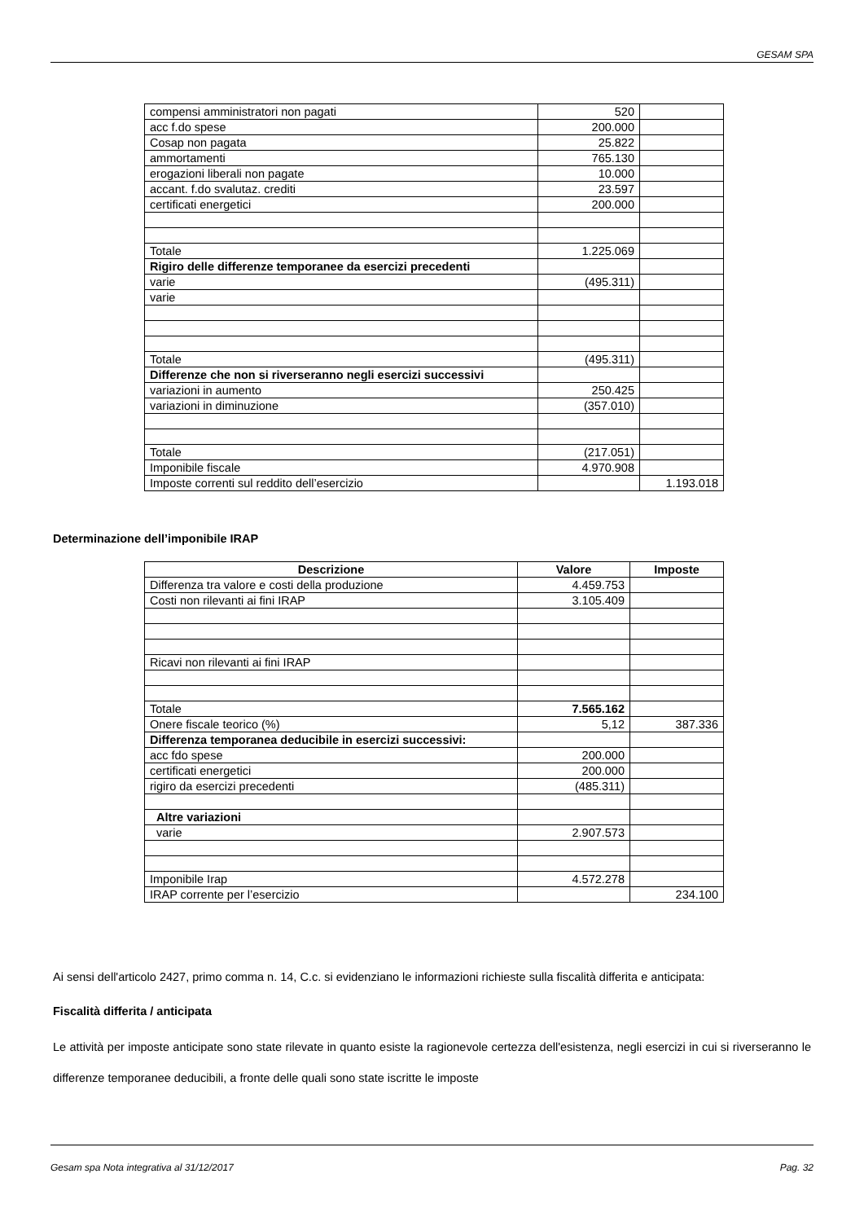GESAM SPA
| compensi amministratori non pagati | 520 | |
| acc f.do spese | 200.000 | |
| Cosap non pagata | 25.822 | |
| ammortamenti | 765.130 | |
| erogazioni liberali non pagate | 10.000 | |
| accant. f.do svalutaz. crediti | 23.597 | |
| certificati energetici | 200.000 | |
| Totale | 1.225.069 | |
| Rigiro delle differenze temporanee da esercizi precedenti | | |
| varie | (495.311) | |
| varie | | |
| Totale | (495.311) | |
| Differenze che non si riverseranno negli esercizi successivi | | |
| variazioni in aumento | 250.425 | |
| variazioni in diminuzione | (357.010) | |
| Totale | (217.051) | |
| Imponibile fiscale | 4.970.908 | |
| Imposte correnti sul reddito dell’esercizio | | 1.193.018 |
Determinazione dell’imponibile IRAP
| Descrizione | Valore | Imposte |
| --- | --- | --- |
| Differenza tra valore e costi della produzione | 4.459.753 | |
| Costi non rilevanti ai fini IRAP | 3.105.409 | |
| Ricavi non rilevanti ai fini IRAP | | |
| Totale | 7.565.162 | |
| Onere fiscale teorico (%) | 5,12 | 387.336 |
| Differenza temporanea deducibile in esercizi successivi: | | |
| acc fdo spese | 200.000 | |
| certificati energetici | 200.000 | |
| rigiro da esercizi precedenti | (485.311) | |
| Altre variazioni | | |
| varie | 2.907.573 | |
| Imponibile Irap | 4.572.278 | |
| IRAP corrente per l’esercizio | | 234.100 |
Ai sensi dell'articolo 2427, primo comma n. 14, C.c. si evidenziano le informazioni richieste sulla fiscalità differita e anticipata:
Fiscalità differita / anticipata
Le attività per imposte anticipate sono state rilevate in quanto esiste la ragionevole certezza dell'esistenza, negli esercizi in cui si riverseranno le differenze temporanee deducibili, a fronte delle quali sono state iscritte le imposte
Gesam spa Nota integrativa al 31/12/2017 Pag. 32